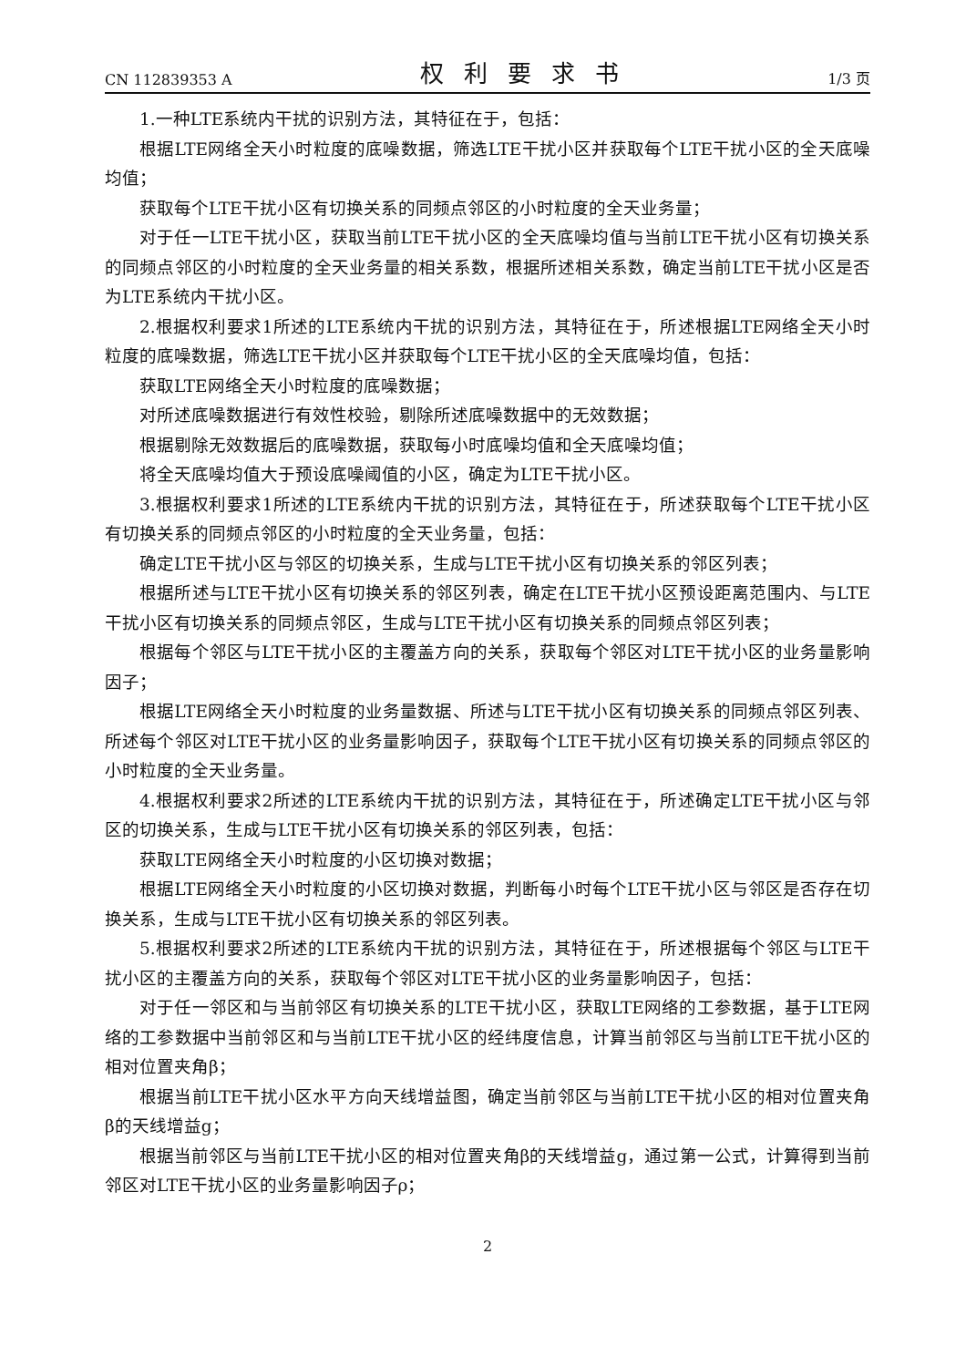CN 112839353 A 权利要求书 1/3 页
1.一种LTE系统内干扰的识别方法，其特征在于，包括：
根据LTE网络全天小时粒度的底噪数据，筛选LTE干扰小区并获取每个LTE干扰小区的全天底噪均值；
获取每个LTE干扰小区有切换关系的同频点邻区的小时粒度的全天业务量；
对于任一LTE干扰小区，获取当前LTE干扰小区的全天底噪均值与当前LTE干扰小区有切换关系的同频点邻区的小时粒度的全天业务量的相关系数，根据所述相关系数，确定当前LTE干扰小区是否为LTE系统内干扰小区。
2.根据权利要求1所述的LTE系统内干扰的识别方法，其特征在于，所述根据LTE网络全天小时粒度的底噪数据，筛选LTE干扰小区并获取每个LTE干扰小区的全天底噪均值，包括：
获取LTE网络全天小时粒度的底噪数据；
对所述底噪数据进行有效性校验，剔除所述底噪数据中的无效数据；
根据剔除无效数据后的底噪数据，获取每小时底噪均值和全天底噪均值；
将全天底噪均值大于预设底噪阈值的小区，确定为LTE干扰小区。
3.根据权利要求1所述的LTE系统内干扰的识别方法，其特征在于，所述获取每个LTE干扰小区有切换关系的同频点邻区的小时粒度的全天业务量，包括：
确定LTE干扰小区与邻区的切换关系，生成与LTE干扰小区有切换关系的邻区列表；
根据所述与LTE干扰小区有切换关系的邻区列表，确定在LTE干扰小区预设距离范围内、与LTE干扰小区有切换关系的同频点邻区，生成与LTE干扰小区有切换关系的同频点邻区列表；
根据每个邻区与LTE干扰小区的主覆盖方向的关系，获取每个邻区对LTE干扰小区的业务量影响因子；
根据LTE网络全天小时粒度的业务量数据、所述与LTE干扰小区有切换关系的同频点邻区列表、所述每个邻区对LTE干扰小区的业务量影响因子，获取每个LTE干扰小区有切换关系的同频点邻区的小时粒度的全天业务量。
4.根据权利要求2所述的LTE系统内干扰的识别方法，其特征在于，所述确定LTE干扰小区与邻区的切换关系，生成与LTE干扰小区有切换关系的邻区列表，包括：
获取LTE网络全天小时粒度的小区切换对数据；
根据LTE网络全天小时粒度的小区切换对数据，判断每小时每个LTE干扰小区与邻区是否存在切换关系，生成与LTE干扰小区有切换关系的邻区列表。
5.根据权利要求2所述的LTE系统内干扰的识别方法，其特征在于，所述根据每个邻区与LTE干扰小区的主覆盖方向的关系，获取每个邻区对LTE干扰小区的业务量影响因子，包括：
对于任一邻区和与当前邻区有切换关系的LTE干扰小区，获取LTE网络的工参数据，基于LTE网络的工参数据中当前邻区和与当前LTE干扰小区的经纬度信息，计算当前邻区与当前LTE干扰小区的相对位置夹角β；
根据当前LTE干扰小区水平方向天线增益图，确定当前邻区与当前LTE干扰小区的相对位置夹角β的天线增益g；
根据当前邻区与当前LTE干扰小区的相对位置夹角β的天线增益g，通过第一公式，计算得到当前邻区对LTE干扰小区的业务量影响因子ρ；
2